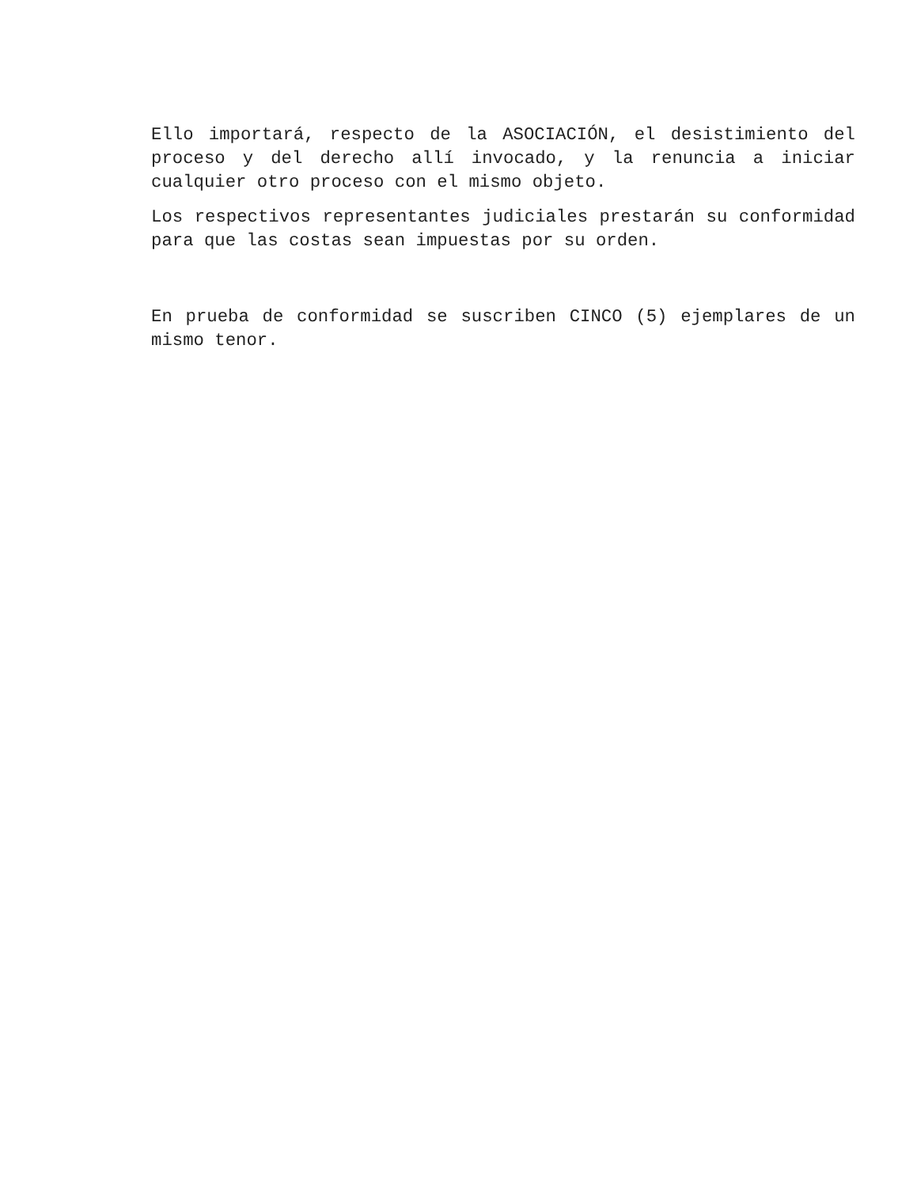Ello importará, respecto de la ASOCIACIÓN, el desistimiento del proceso y del derecho allí invocado, y la renuncia a iniciar cualquier otro proceso con el mismo objeto.
Los respectivos representantes judiciales prestarán su conformidad para que las costas sean impuestas por su orden.
En prueba de conformidad se suscriben CINCO (5) ejemplares de un mismo tenor.